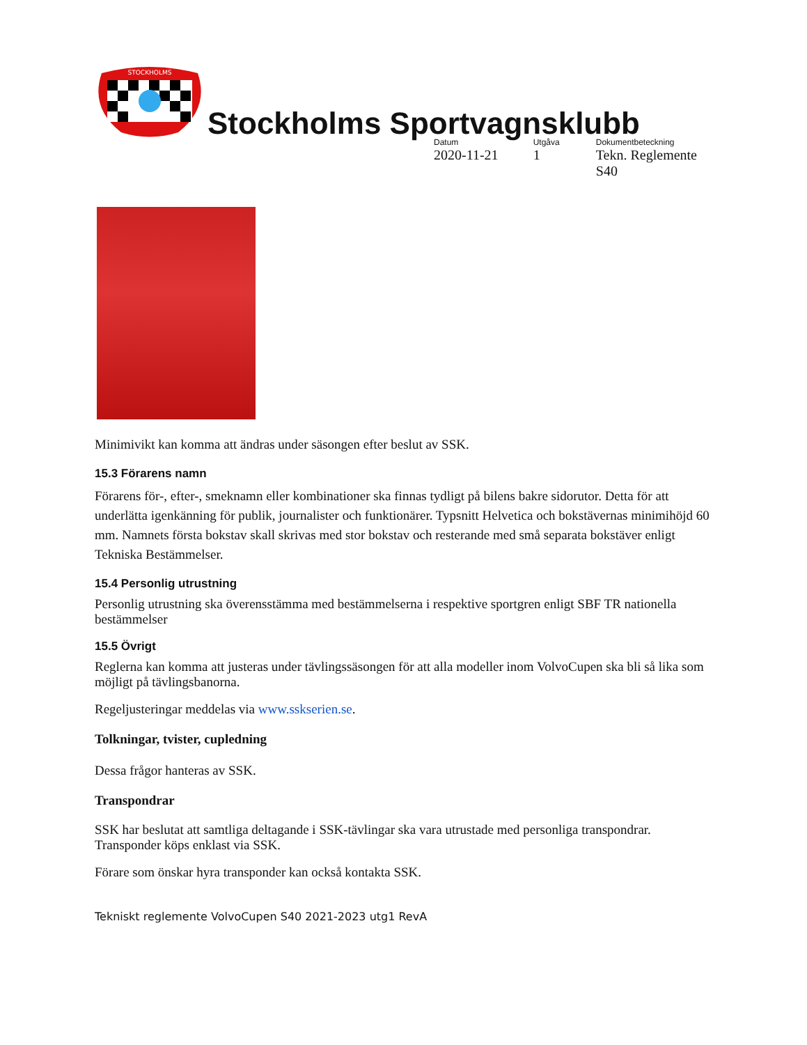STOCKHOLMS
Stockholms Sportvagnsklubb
Datum
2020-11-21
Utgåva
1
Dokumentbeteckning
Tekn. Reglemente S40
Minimivikt kan komma att ändras under säsongen efter beslut av SSK.
15.3 Förarens namn
Förarens för-, efter-, smeknamn eller kombinationer ska finnas tydligt på bilens bakre sidorutor. Detta för att underlätta igenkänning för publik, journalister och funktionärer. Typsnitt Helvetica och bokstävernas minimihöjd 60 mm. Namnets första bokstav skall skrivas med stor bokstav och resterande med små separata bokstäver enligt Tekniska Bestämmelser.
15.4 Personlig utrustning
Personlig utrustning ska överensstämma med bestämmelserna i respektive sportgren enligt SBF TR nationella bestämmelser
15.5 Övrigt
Reglerna kan komma att justeras under tävlingssäsongen för att alla modeller inom VolvoCupen ska bli så lika som möjligt på tävlingsbanorna.
Regeljusteringar meddelas via www.sskserien.se.
Tolkningar, tvister, cupledning
Dessa frågor hanteras av SSK.
Transpondrar
SSK har beslutat att samtliga deltagande i SSK-tävlingar ska vara utrustade med personliga transpondrar. Transponder köps enklast via SSK.
Förare som önskar hyra transponder kan också kontakta SSK.
Tekniskt reglemente VolvoCupen S40 2021-2023 utg1 RevA